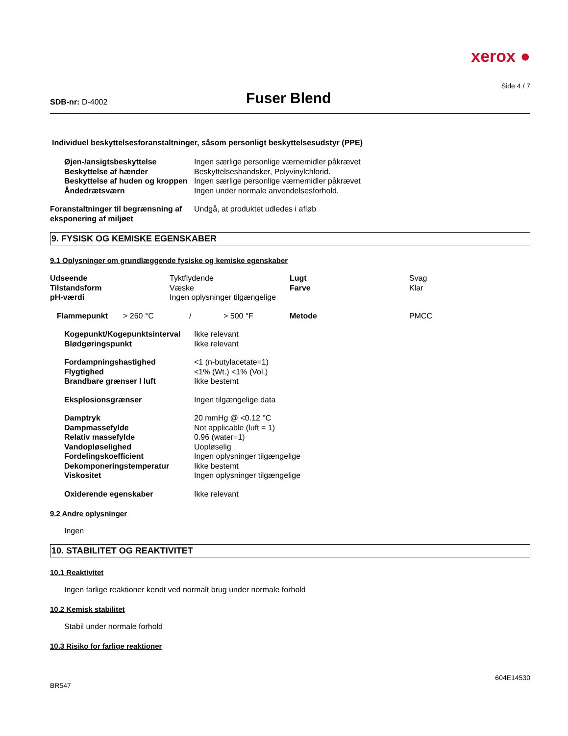xerox ●
Side 4 / 7
SDB-nr: D-4002
Fuser Blend
Individuel beskyttelsesforanstaltninger, såsom personligt beskyttelsesudstyr (PPE)
| Øjen-/ansigtsbeskyttelse | Ingen særlige personlige værnemidler påkrævet |
| Beskyttelse af hænder | Beskyttelseshandsker, Polyvinylchlorid. |
| Beskyttelse af huden og kroppen | Ingen særlige personlige værnemidler påkrævet |
| Åndedrætsværn | Ingen under normale anvendelsesforhold. |
| Foranstaltninger til begrænsning af eksponering af miljøet | Undgå, at produktet udledes i afløb |
9. FYSISK OG KEMISKE EGENSKABER
9.1 Oplysninger om grundlæggende fysiske og kemiske egenskaber
| Udseende | Tyktflydende | Lugt | Svag |
| Tilstandsform | Væske | Farve | Klar |
| pH-værdi | Ingen oplysninger tilgængelige | | |
| Flammepunkt | > 260 °C | / | > 500 °F | Metode | PMCC |
| Kogepunkt/Kogepunktsinterval | Ikke relevant |
| Blødgøringspunkt | Ikke relevant |
| Fordampningshastighed | <1 (n-butylacetate=1) |
| Flygtighed | <1% (Wt.) <1% (Vol.) |
| Brandbare grænser I luft | Ikke bestemt |
| Eksplosionsgrænser | Ingen tilgængelige data |
| Damptryk | 20 mmHg @ <0.12 °C |
| Dampmassefylde | Not applicable (luft = 1) |
| Relativ massefylde | 0.96 (water=1) |
| Vandopløselighed | Uopløselig |
| Fordelingskoefficient | Ingen oplysninger tilgængelige |
| Dekomponeringstemperatur | Ikke bestemt |
| Viskositet | Ingen oplysninger tilgængelige |
| Oxiderende egenskaber | Ikke relevant |
9.2 Andre oplysninger
Ingen
10. STABILITET OG REAKTIVITET
10.1 Reaktivitet
Ingen farlige reaktioner kendt ved normalt brug under normale forhold
10.2 Kemisk stabilitet
Stabil under normale forhold
10.3 Risiko for farlige reaktioner
BR547 604E14530